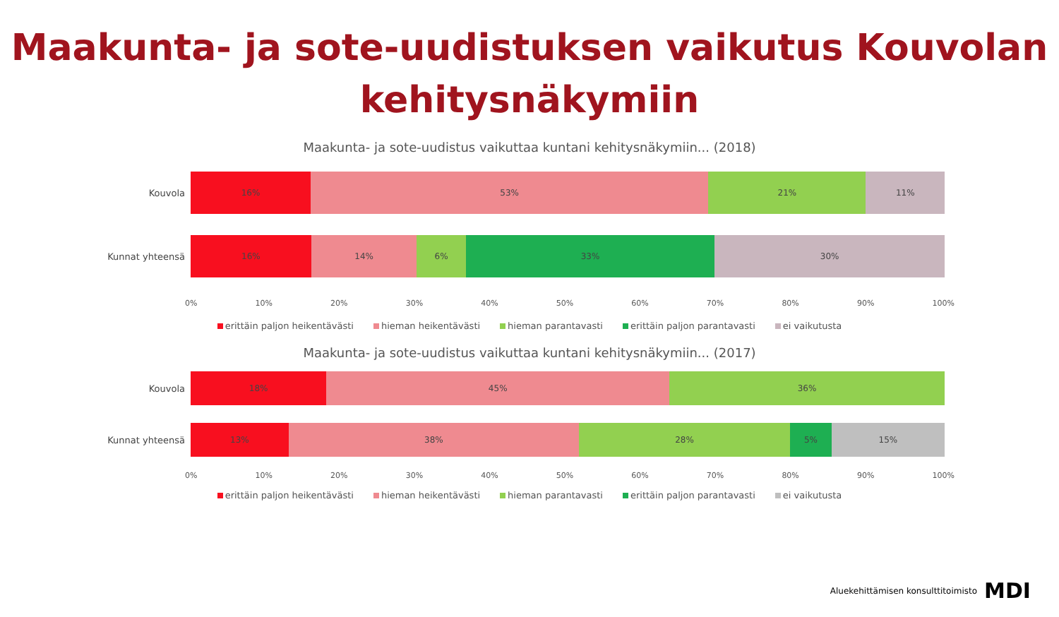Maakunta- ja sote-uudistuksen vaikutus Kouvolan kehitysnäkymiin
Maakunta- ja sote-uudistus vaikuttaa kuntani kehitysnäkymiin... (2018)
Kouvola
16% 53% 21% 11%
Kunnat yhteensä
16% 14% 6% 33% 30%
0% 10% 20% 30% 40% 50% 60% 70% 80% 90% 100%
erittäin paljon heikentävästi hieman heikentävästi hieman parantavasti erittäin paljon parantavasti ei vaikutusta
Maakunta- ja sote-uudistus vaikuttaa kuntani kehitysnäkymiin... (2017)
Kouvola
18% 45% 36%
Kunnat yhteensä
13% 38% 28% 5% 15%
0% 10% 20% 30% 40% 50% 60% 70% 80% 90% 100%
erittäin paljon heikentävästi hieman heikentävästi hieman parantavasti erittäin paljon parantavasti ei vaikutusta
Aluekehittämisen konsulttitoimisto MDI